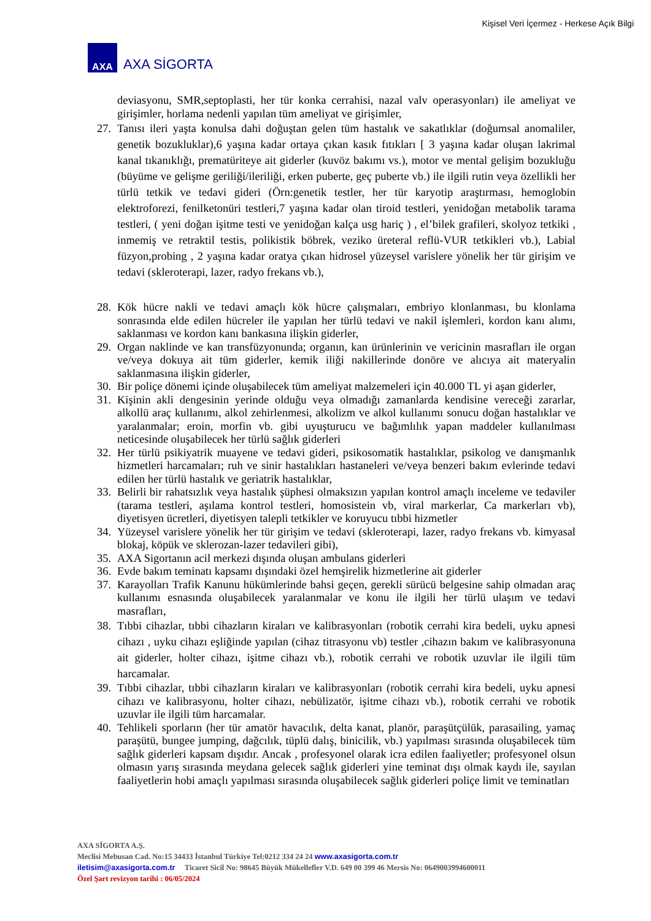Kişisel Veri İçermez - Herkese Açık Bilgi
AXA
AXA SİGORTA
deviasyonu, SMR,septoplasti, her tür konka cerrahisi, nazal valv operasyonları) ile ameliyat ve girişimler, horlama nedenli yapılan tüm ameliyat ve girişimler,
27. Tanısı ileri yaşta konulsa dahi doğuştan gelen tüm hastalık ve sakatlıklar (doğumsal anomaliler, genetik bozukluklar),6 yaşına kadar ortaya çıkan kasık fıtıkları [ 3 yaşına kadar oluşan lakrimal kanal tıkanıklığı, prematüriteye ait giderler (kuvöz bakımı vs.), motor ve mental gelişim bozukluğu (büyüme ve gelişme geriliği/ileriliği, erken puberte, geç puberte vb.) ile ilgili rutin veya özellikli her türlü tetkik ve tedavi gideri (Örn:genetik testler, her tür karyotip araştırması, hemoglobin elektroforezi, fenilketonüri testleri,7 yaşına kadar olan tiroid testleri, yenidoğan metabolik tarama testleri, ( yeni doğan işitme testi ve yenidoğan kalça usg hariç ) , el’bilek grafileri, skolyoz tetkiki , inmemiş ve retraktil testis, polikistik böbrek, veziko üreteral reflü-VUR tetkikleri vb.), Labial füzyon,probing , 2 yaşına kadar oratya çıkan hidrosel yüzeysel varislere yönelik her tür girişim ve tedavi (skleroterapi, lazer, radyo frekans vb.),
28. Kök hücre nakli ve tedavi amaçlı kök hücre çalışmaları, embriyo klonlanması, bu klonlama sonrasında elde edilen hücreler ile yapılan her türlü tedavi ve nakil işlemleri, kordon kanı alımı, saklanması ve kordon kanı bankasına ilişkin giderler,
29. Organ naklinde ve kan transfüzyonunda; organın, kan ürünlerinin ve vericinin masrafları ile organ ve/veya dokuya ait tüm giderler, kemik iliği nakillerinde donöre ve alıcıya ait materyalin saklanmasına ilişkin giderler,
30. Bir poliçe dönemi içinde oluşabilecek tüm ameliyat malzemeleri için 40.000 TL yi aşan giderler,
31. Kişinin akli dengesinin yerinde olduğu veya olmadığı zamanlarda kendisine vereceği zararlar, alkollü araç kullanımı, alkol zehirlenmesi, alkolizm ve alkol kullanımı sonucu doğan hastalıklar ve yaralanmalar; eroin, morfin vb. gibi uyuşturucu ve bağımlılık yapan maddeler kullanılması neticesinde oluşabilecek her türlü sağlık giderleri
32. Her türlü psikiyatrik muayene ve tedavi gideri, psikosomatik hastalıklar, psikolog ve danışmanlık hizmetleri harcamaları; ruh ve sinir hastalıkları hastaneleri ve/veya benzeri bakım evlerinde tedavi edilen her türlü hastalık ve geriatrik hastalıklar,
33. Belirli bir rahatsızlık veya hastalık şüphesi olmaksızın yapılan kontrol amaçlı inceleme ve tedaviler (tarama testleri, aşılama kontrol testleri, homosistein vb, viral markerlar, Ca markerları vb), diyetisyen ücretleri, diyetisyen talepli tetkikler ve koruyucu tıbbi hizmetler
34. Yüzeysel varislere yönelik her tür girişim ve tedavi (skleroterapi, lazer, radyo frekans vb. kimyasal blokaj, köpük ve sklerozan-lazer tedavileri gibi),
35. AXA Sigortanın acil merkezi dışında oluşan ambulans giderleri
36. Evde bakım teminatı kapsamı dışındaki özel hemşirelik hizmetlerine ait giderler
37. Karayolları Trafik Kanunu hükümlerinde bahsi geçen, gerekli sürücü belgesine sahip olmadan araç kullanımı esnasında oluşabilecek yaralanmalar ve konu ile ilgili her türlü ulaşım ve tedavi masrafları,
38. Tıbbi cihazlar, tıbbi cihazların kiraları ve kalibrasyonları (robotik cerrahi kira bedeli, uyku apnesi cihazı , uyku cihazı eşliğinde yapılan (cihaz titrasyonu vb) testler ,cihazın bakım ve kalibrasyonuna ait giderler, holter cihazı, işitme cihazı vb.), robotik cerrahi ve robotik uzuvlar ile ilgili tüm harcamalar.
39. Tıbbi cihazlar, tıbbi cihazların kiraları ve kalibrasyonları (robotik cerrahi kira bedeli, uyku apnesi cihazı ve kalibrasyonu, holter cihazı, nebülizatör, işitme cihazı vb.), robotik cerrahi ve robotik uzuvlar ile ilgili tüm harcamalar.
40. Tehlikeli sporların (her tür amatör havacılık, delta kanat, planör, paraşütçülük, parasailing, yamaç paraşütü, bungee jumping, dağcılık, tüplü dalış, binicilik, vb.) yapılması sırasında oluşabilecek tüm sağlık giderleri kapsam dışıdır. Ancak , profesyonel olarak icra edilen faaliyetler; profesyonel olsun olmasın yarış sırasında meydana gelecek sağlık giderleri yine teminat dışı olmak kaydı ile, sayılan faaliyetlerin hobi amaçlı yapılması sırasında oluşabilecek sağlık giderleri poliçe limit ve teminatları
AXA SİGORTA A.Ş.
Meclisi Mebusan Cad. No:15 34433 İstanbul Türkiye Tel:0212 334 24 24 www.axasigorta.com.tr
iletisim@axasigorta.com.tr Ticaret Sicil No: 98645 Büyük Mükellefler V.D. 649 00 399 46 Mersis No: 0649003994600011
Özel Şart revizyon tarihi : 06/05/2024